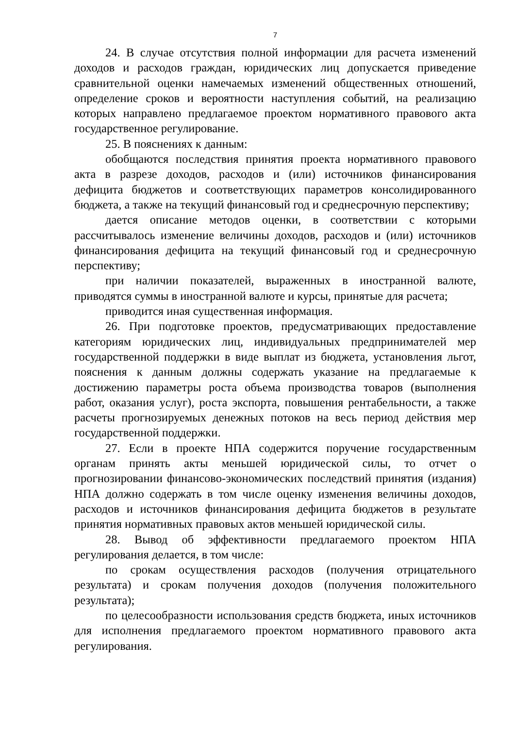7
24. В случае отсутствия полной информации для расчета изменений доходов и расходов граждан, юридических лиц допускается приведение сравнительной оценки намечаемых изменений общественных отношений, определение сроков и вероятности наступления событий, на реализацию которых направлено предлагаемое проектом нормативного правового акта государственное регулирование.
25. В пояснениях к данным:
обобщаются последствия принятия проекта нормативного правового акта в разрезе доходов, расходов и (или) источников финансирования дефицита бюджетов и соответствующих параметров консолидированного бюджета, а также на текущий финансовый год и среднесрочную перспективу;
дается описание методов оценки, в соответствии с которыми рассчитывалось изменение величины доходов, расходов и (или) источников финансирования дефицита на текущий финансовый год и среднесрочную перспективу;
при наличии показателей, выраженных в иностранной валюте, приводятся суммы в иностранной валюте и курсы, принятые для расчета;
приводится иная существенная информация.
26. При подготовке проектов, предусматривающих предоставление категориям юридических лиц, индивидуальных предпринимателей мер государственной поддержки в виде выплат из бюджета, установления льгот, пояснения к данным должны содержать указание на предлагаемые к достижению параметры роста объема производства товаров (выполнения работ, оказания услуг), роста экспорта, повышения рентабельности, а также расчеты прогнозируемых денежных потоков на весь период действия мер государственной поддержки.
27. Если в проекте НПА содержится поручение государственным органам принять акты меньшей юридической силы, то отчет о прогнозировании финансово-экономических последствий принятия (издания) НПА должно содержать в том числе оценку изменения величины доходов, расходов и источников финансирования дефицита бюджетов в результате принятия нормативных правовых актов меньшей юридической силы.
28. Вывод об эффективности предлагаемого проектом НПА регулирования делается, в том числе:
по срокам осуществления расходов (получения отрицательного результата) и срокам получения доходов (получения положительного результата);
по целесообразности использования средств бюджета, иных источников для исполнения предлагаемого проектом нормативного правового акта регулирования.